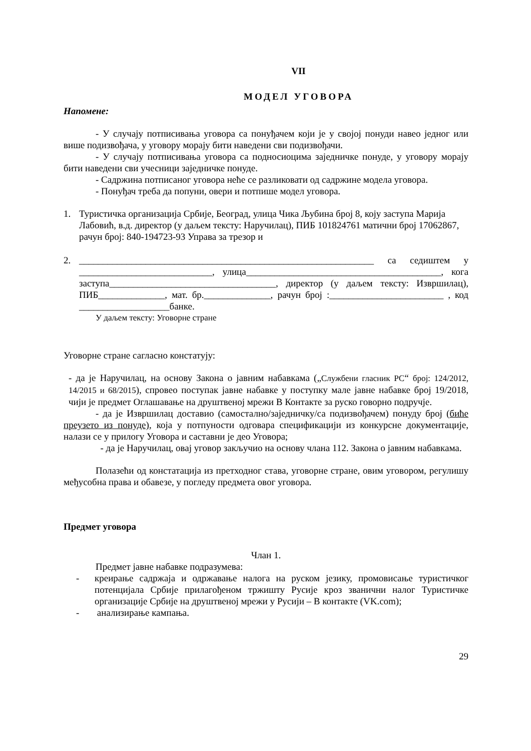VII
МОДЕЛ УГОВОРА
Напомене:
- У случају потписивања уговора са понуђачем који је у својој понуди навео једног или више подизвођача, у уговору морају бити наведени сви подизвођачи.
- У случају потписивања уговора са подносиоцима заједничке понуде, у уговору морају бити наведени сви учесници заједничке понуде.
- Садржина потписаног уговора неће се разликовати од садржине модела уговора.
- Понуђач треба да попуни, овери и потпише модел уговора.
1. Туристичка организација Србије, Београд, улица Чика Љубина број 8, коју заступа Марија Лабовић, в.д. директор (у даљем тексту: Наручилац), ПИБ 101824761 матични број 17062867, рачун број: 840-194723-93 Управа за трезор и
2. ______________________________________________________________ са седиштем у ____________________________, улица_________________________________________, кога заступа___________________________________, директор (у даљем тексту: Извршилац), ПИБ______________, мат. бр.______________, рачун број :________________________ , код ___________________банке.
У даљем тексту: Уговорне стране
Уговорне стране сагласно констатују:
- да је Наручилац, на основу Закона о јавним набавкама („Службени гласник РС“ број: 124/2012, 14/2015 и 68/2015), спровео поступак јавне набавке у поступку мале јавне набавке број 19/2018, чији је предмет Оглашавање на друштвеној мрежи В Контакте за руско говорно подручје.
- да је Извршилац доставио (самостално/заједничку/са подизвођачем) понуду број (биће преузето из понуде), која у потпуности одговара спецификацији из конкурсне документације, налази се у прилогу Уговора и саставни је део Уговора;
- да је Наручилац, овај уговор закључио на основу члана 112. Закона о јавним набавкама.
Полазећи од констатација из претходног става, уговорне стране, овим уговором, регулишу међусобна права и обавезе, у погледу предмета овог уговора.
Предмет уговора
Члан 1.
Предмет јавне набавке подразумева:
- креирање садржаја и одржавање налога на руском језику, промовисање туристичког потенцијала Србије прилагођеном тржишту Русије кроз званични налог Туристичке организације Србије на друштвеној мрежи у Русији – В контакте (VK.com);
- анализирање кампања.
29